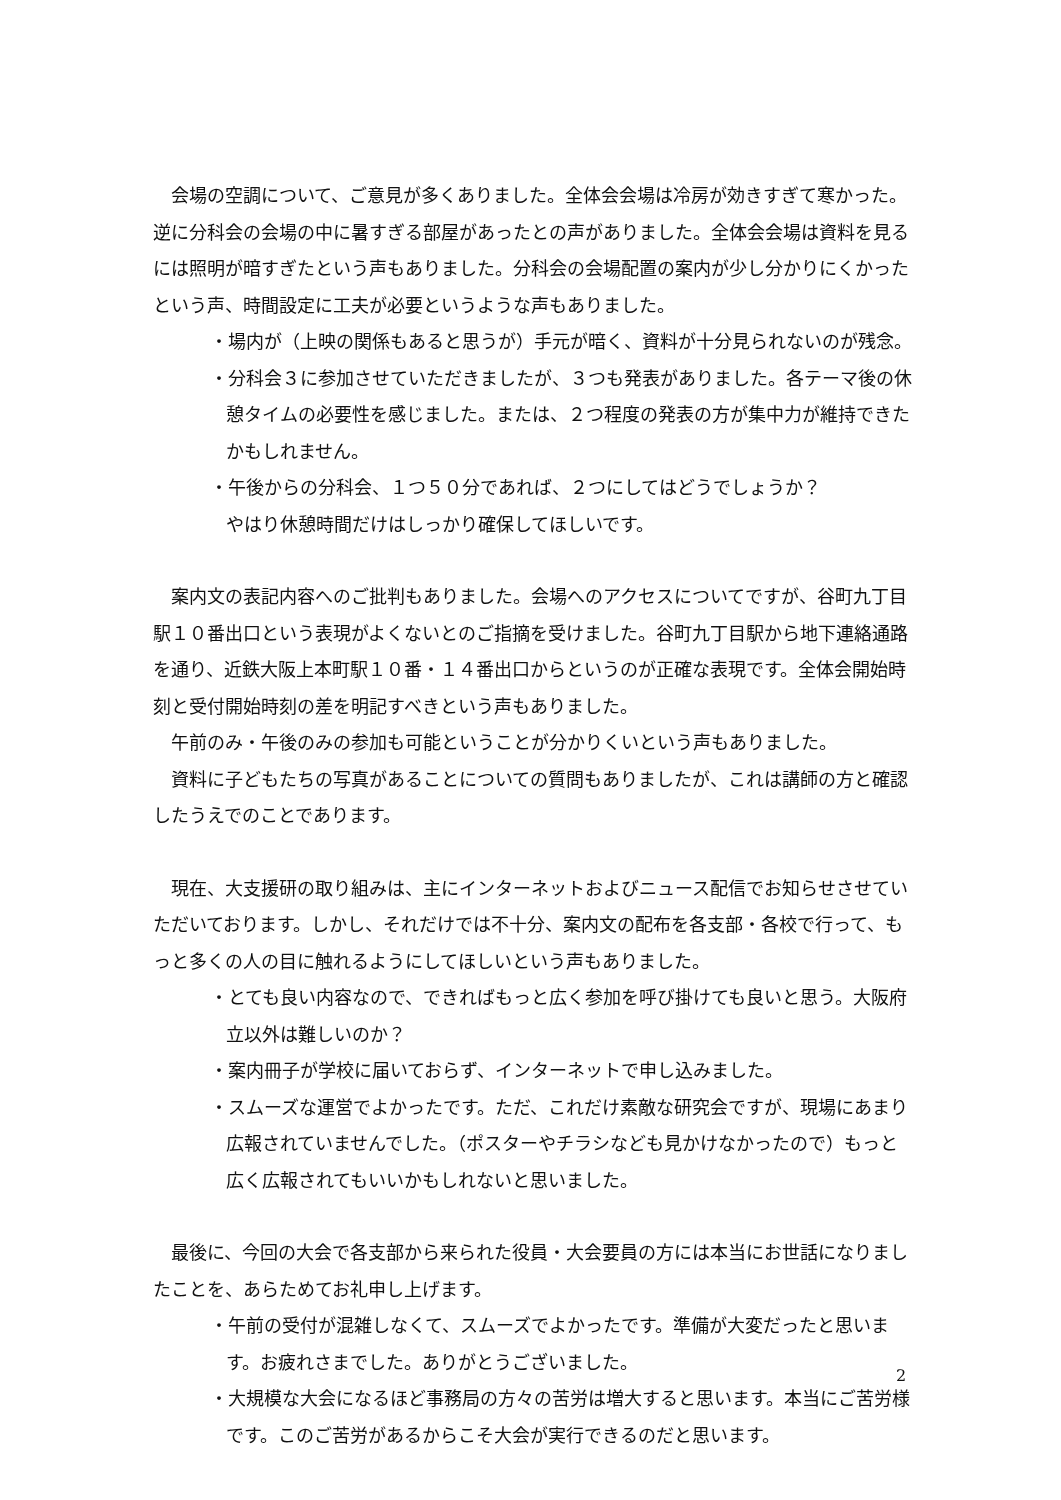会場の空調について、ご意見が多くありました。全体会会場は冷房が効きすぎて寒かった。逆に分科会の会場の中に暑すぎる部屋があったとの声がありました。全体会会場は資料を見るには照明が暗すぎたという声もありました。分科会の会場配置の案内が少し分かりにくかったという声、時間設定に工夫が必要というような声もありました。
・場内が（上映の関係もあると思うが）手元が暗く、資料が十分見られないのが残念。
・分科会３に参加させていただきましたが、３つも発表がありました。各テーマ後の休憩タイムの必要性を感じました。または、２つ程度の発表の方が集中力が維持できたかもしれません。
・午後からの分科会、１つ５０分であれば、２つにしてはどうでしょうか？
やはり休憩時間だけはしっかり確保してほしいです。
案内文の表記内容へのご批判もありました。会場へのアクセスについてですが、谷町九丁目駅１０番出口という表現がよくないとのご指摘を受けました。谷町九丁目駅から地下連絡通路を通り、近鉄大阪上本町駅１０番・１４番出口からというのが正確な表現です。全体会開始時刻と受付開始時刻の差を明記すべきという声もありました。
午前のみ・午後のみの参加も可能ということが分かりくいという声もありました。
資料に子どもたちの写真があることについての質問もありましたが、これは講師の方と確認したうえでのことであります。
現在、大支援研の取り組みは、主にインターネットおよびニュース配信でお知らせさせていただいております。しかし、それだけでは不十分、案内文の配布を各支部・各校で行って、もっと多くの人の目に触れるようにしてほしいという声もありました。
・とても良い内容なので、できればもっと広く参加を呼び掛けても良いと思う。大阪府立以外は難しいのか？
・案内冊子が学校に届いておらず、インターネットで申し込みました。
・スムーズな運営でよかったです。ただ、これだけ素敵な研究会ですが、現場にあまり広報されていませんでした。（ポスターやチラシなども見かけなかったので）もっと広く広報されてもいいかもしれないと思いました。
最後に、今回の大会で各支部から来られた役員・大会要員の方には本当にお世話になりましたことを、あらためてお礼申し上げます。
・午前の受付が混雑しなくて、スムーズでよかったです。準備が大変だったと思います。お疲れさまでした。ありがとうございました。
・大規模な大会になるほど事務局の方々の苦労は増大すると思います。本当にご苦労様です。このご苦労があるからこそ大会が実行できるのだと思います。
2